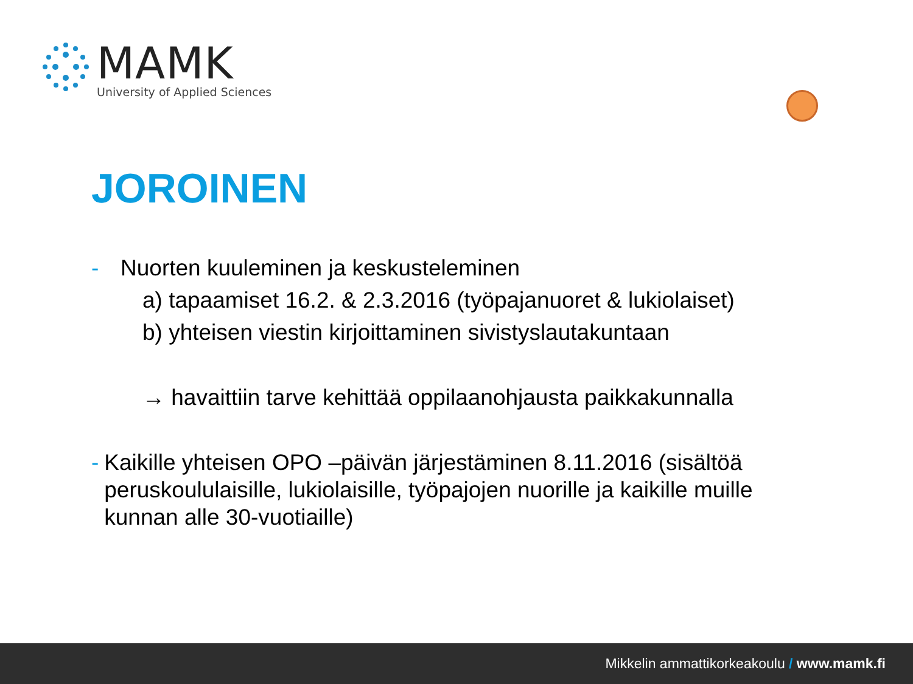MAMK
University of Applied Sciences
JOROINEN
- Nuorten kuuleminen ja keskusteleminen
a) tapaamiset 16.2. & 2.3.2016 (työpajanuoret & lukiolaiset)
b) yhteisen viestin kirjoittaminen sivistyslautakuntaan
→ havaittiin tarve kehittää oppilaanohjausta paikkakunnalla
- Kaikille yhteisen OPO –päivän järjestäminen 8.11.2016 (sisältöä peruskoululaisille, lukiolaisille, työpajojen nuorille ja kaikille muille kunnan alle 30-vuotiaille)
Mikkelin ammattikorkeakoulu / www.mamk.fi